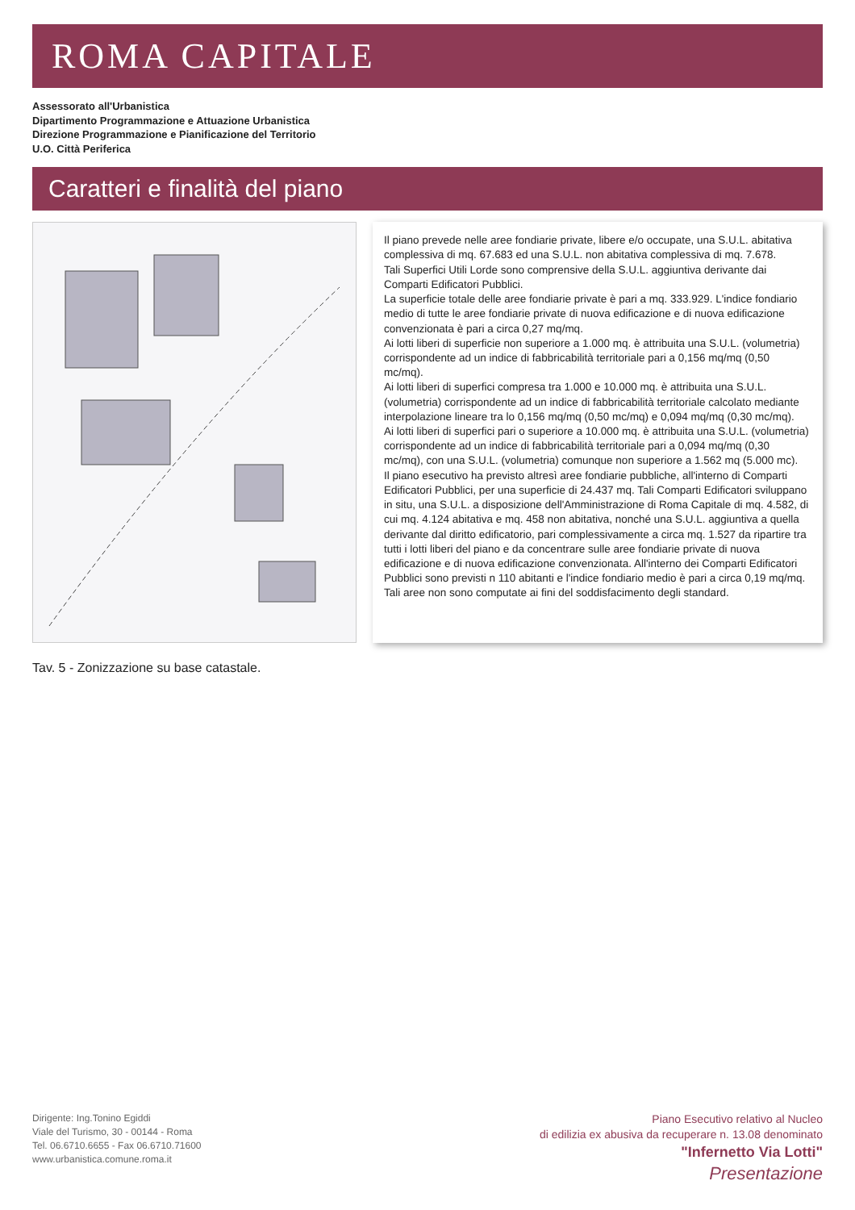ROMA CAPITALE
Assessorato all'Urbanistica
Dipartimento Programmazione e Attuazione Urbanistica
Direzione Programmazione e Pianificazione del Territorio
U.O. Città Periferica
Caratteri e finalità del piano
Il piano prevede nelle aree fondiarie private, libere e/o occupate, una S.U.L. abitativa complessiva di mq. 67.683 ed una S.U.L. non abitativa complessiva di mq. 7.678.
Tali Superfici Utili Lorde sono comprensive della S.U.L. aggiuntiva derivante dai Comparti Edificatori Pubblici.
La superficie totale delle aree fondiarie private è pari a mq. 333.929. L'indice fondiario medio di tutte le aree fondiarie private di nuova edificazione e di nuova edificazione convenzionata è pari a circa 0,27 mq/mq.
Ai lotti liberi di superficie non superiore a 1.000 mq. è attribuita una S.U.L. (volumetria) corrispondente ad un indice di fabbricabilità territoriale pari a 0,156 mq/mq (0,50 mc/mq).
Ai lotti liberi di superfici compresa tra 1.000 e 10.000 mq. è attribuita una S.U.L. (volumetria) corrispondente ad un indice di fabbricabilità territoriale calcolato mediante interpolazione lineare tra lo 0,156 mq/mq (0,50 mc/mq) e 0,094 mq/mq (0,30 mc/mq).
Ai lotti liberi di superfici pari o superiore a 10.000 mq. è attribuita una S.U.L. (volumetria) corrispondente ad un indice di fabbricabilità territoriale pari a 0,094 mq/mq (0,30 mc/mq), con una S.U.L. (volumetria) comunque non superiore a 1.562 mq (5.000 mc).
Il piano esecutivo ha previsto altresì aree fondiarie pubbliche, all'interno di Comparti Edificatori Pubblici, per una superficie di 24.437 mq. Tali Comparti Edificatori sviluppano in situ, una S.U.L. a disposizione dell'Amministrazione di Roma Capitale di mq. 4.582, di cui mq. 4.124 abitativa e mq. 458 non abitativa, nonché una S.U.L. aggiuntiva a quella derivante dal diritto edificatorio, pari complessivamente a circa mq. 1.527 da ripartire tra tutti i lotti liberi del piano e da concentrare sulle aree fondiarie private di nuova edificazione e di nuova edificazione convenzionata. All'interno dei Comparti Edificatori Pubblici sono previsti n 110 abitanti e l'indice fondiario medio è pari a circa 0,19 mq/mq.
Tali aree non sono computate ai fini del soddisfacimento degli standard.
Tav. 5 - Zonizzazione su base catastale.
Dirigente: Ing.Tonino Egiddi
Viale del Turismo, 30 - 00144 - Roma
Tel. 06.6710.6655 - Fax 06.6710.71600
www.urbanistica.comune.roma.it
Piano Esecutivo relativo al Nucleo
di edilizia ex abusiva da recuperare n. 13.08 denominato
"Infernetto Via Lotti"
Presentazione